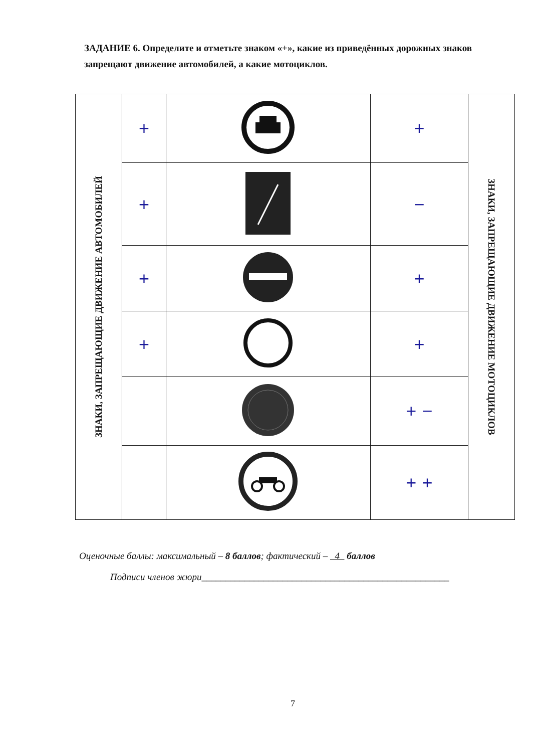ЗАДАНИЕ 6. Определите и отметьте знаком «+», какие из приведённых дорожных знаков запрещают движение автомобилей, а какие мотоциклов.
| ЗНАКИ, ЗАПРЕЩАЮЩИЕ ДВИЖЕНИЕ АВТОМОБИЛЕЙ | + | | + | ЗНАКИ, ЗАПРЕЩАЮЩИЕ ДВИЖЕНИЕ МОТОЦИКЛОВ |
| | + | | − | |
| | + | | + | |
| | + | | + | |
| | | | + − | |
| | | | + + | |
Оценочные баллы: максимальный – 8 баллов; фактический – 4 баллов
Подписи членов жюри____________________________________________________
7